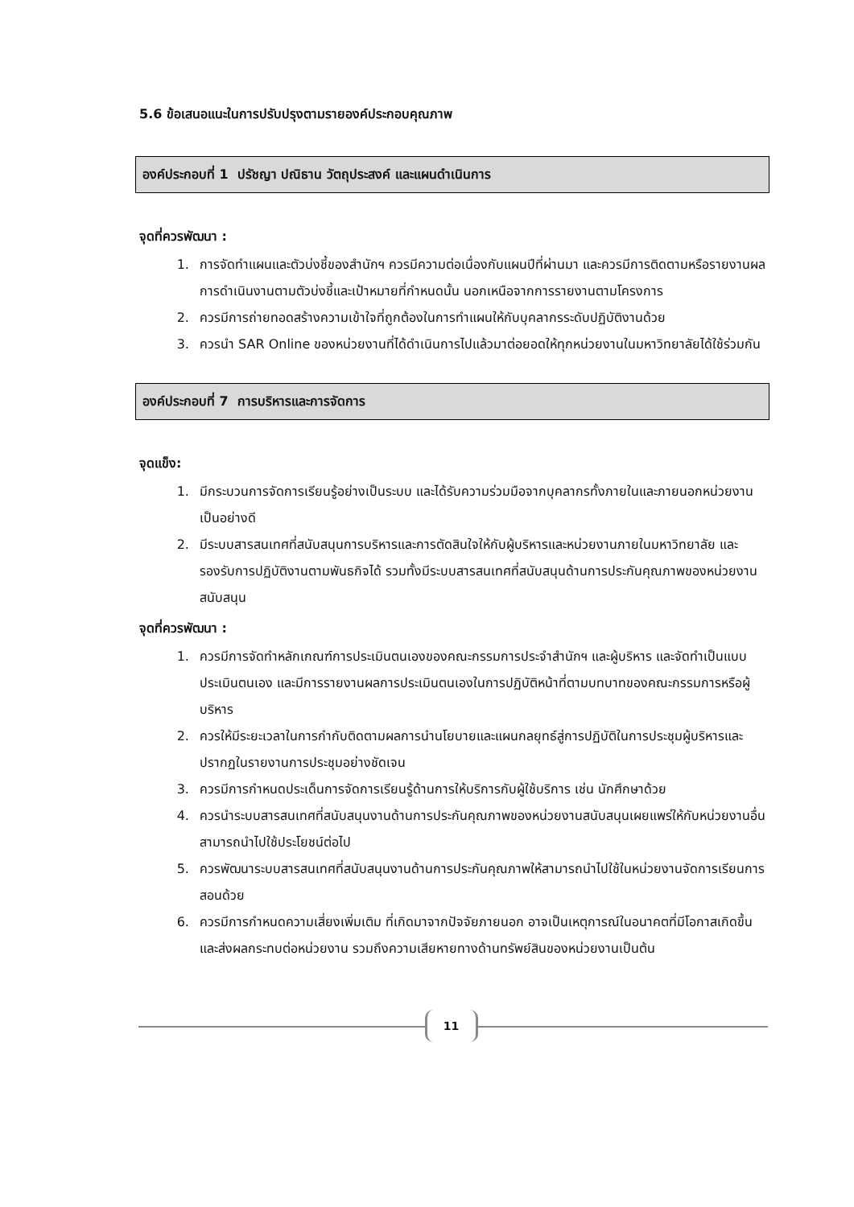5.6 ข้อเสนอแนะในการปรับปรุงตามรายองค์ประกอบคุณภาพ
องค์ประกอบที่ 1 ปรัชญา ปณิธาน วัตถุประสงค์ และแผนดำเนินการ
จุดที่ควรพัฒนา :
1. การจัดทำแผนและตัวบ่งชี้ของสำนักฯ ควรมีความต่อเนื่องกับแผนปีที่ผ่านมา และควรมีการติดตามหรือรายงานผลการดำเนินงานตามตัวบ่งชี้และเป้าหมายที่กำหนดนั้น นอกเหนือจากการรายงานตามโครงการ
2. ควรมีการถ่ายทอดสร้างความเข้าใจที่ถูกต้องในการทำแผนให้กับบุคลากรระดับปฏิบัติงานด้วย
3. ควรนำ SAR Online ของหน่วยงานที่ได้ดำเนินการไปแล้วมาต่อยอดให้ทุกหน่วยงานในมหาวิทยาลัยได้ใช้ร่วมกัน
องค์ประกอบที่ 7 การบริหารและการจัดการ
จุดแข็ง:
1. มีกระบวนการจัดการเรียนรู้อย่างเป็นระบบ และได้รับความร่วมมือจากบุคลากรทั้งภายในและภายนอกหน่วยงานเป็นอย่างดี
2. มีระบบสารสนเทศที่สนับสนุนการบริหารและการตัดสินใจให้กับผู้บริหารและหน่วยงานภายในมหาวิทยาลัย และรองรับการปฏิบัติงานตามพันธกิจได้ รวมทั้งมีระบบสารสนเทศที่สนับสนุนด้านการประกันคุณภาพของหน่วยงานสนับสนุน
จุดที่ควรพัฒนา :
1. ควรมีการจัดทำหลักเกณฑ์การประเมินตนเองของคณะกรรมการประจำสำนักฯ และผู้บริหาร และจัดทำเป็นแบบประเมินตนเอง และมีการรายงานผลการประเมินตนเองในการปฏิบัติหน้าที่ตามบทบาทของคณะกรรมการหรือผู้บริหาร
2. ควรให้มีระยะเวลาในการกำกับติดตามผลการนำนโยบายและแผนกลยุทธ์สู่การปฏิบัติในการประชุมผู้บริหารและปรากฏในรายงานการประชุมอย่างชัดเจน
3. ควรมีการกำหนดประเด็นการจัดการเรียนรู้ด้านการให้บริการกับผู้ใช้บริการ เช่น นักศึกษาด้วย
4. ควรนำระบบสารสนเทศที่สนับสนุนงานด้านการประกันคุณภาพของหน่วยงานสนับสนุนเผยแพร่ให้กับหน่วยงานอื่นสามารถนำไปใช้ประโยชน์ต่อไป
5. ควรพัฒนาระบบสารสนเทศที่สนับสนุนงานด้านการประกันคุณภาพให้สามารถนำไปใช้ในหน่วยงานจัดการเรียนการสอนด้วย
6. ควรมีการกำหนดความเสี่ยงเพิ่มเติม ที่เกิดมาจากปัจจัยภายนอก อาจเป็นเหตุการณ์ในอนาคตที่มีโอกาสเกิดขึ้นและส่งผลกระทบต่อหน่วยงาน รวมถึงความเสียหายทางด้านทรัพย์สินของหน่วยงานเป็นต้น
11